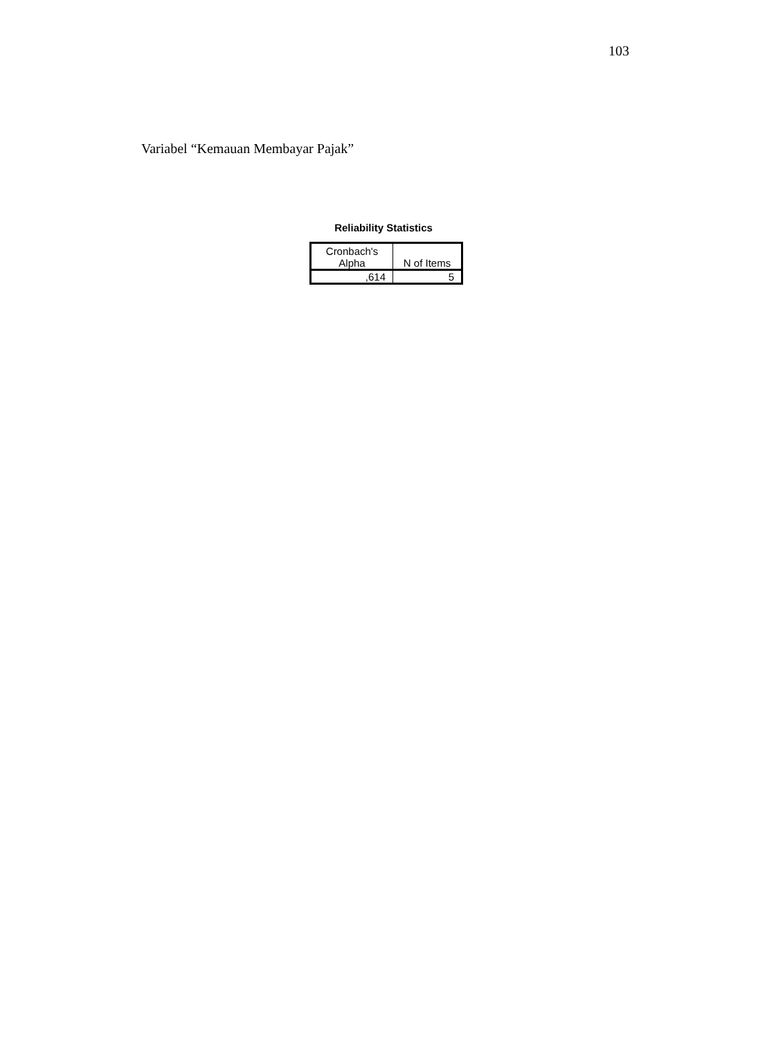103
Variabel “Kemauan Membayar Pajak”
Reliability Statistics
| Cronbach's Alpha | N of Items |
| --- | --- |
| ,614 | 5 |